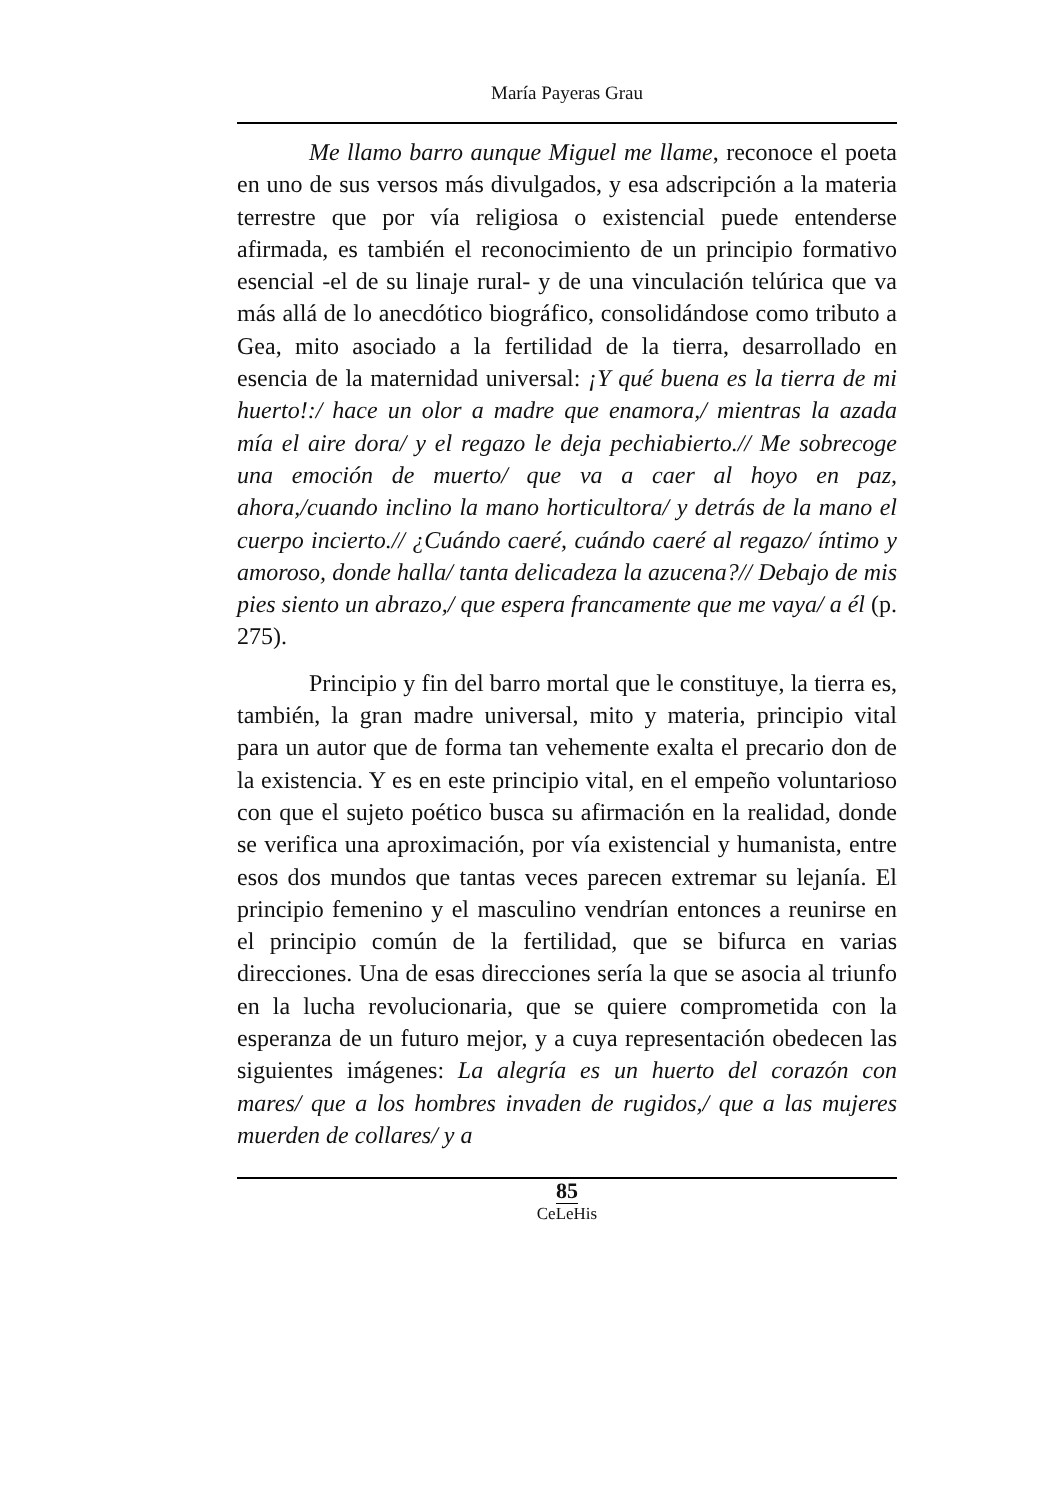María Payeras Grau
Me llamo barro aunque Miguel me llame, reconoce el poeta en uno de sus versos más divulgados, y esa adscripción a la materia terrestre que por vía religiosa o existencial puede entenderse afirmada, es también el reconocimiento de un principio formativo esencial -el de su linaje rural- y de una vinculación telúrica que va más allá de lo anecdótico biográfico, consolidándose como tributo a Gea, mito asociado a la fertilidad de la tierra, desarrollado en esencia de la maternidad universal: ¡Y qué buena es la tierra de mi huerto!:/ hace un olor a madre que enamora,/ mientras la azada mía el aire dora/ y el regazo le deja pechiabierto.// Me sobrecoge una emoción de muerto/ que va a caer al hoyo en paz, ahora,/cuando inclino la mano horticultora/ y detrás de la mano el cuerpo incierto.// ¿Cuándo caeré, cuándo caeré al regazo/ íntimo y amoroso, donde halla/ tanta delicadeza la azucena?// Debajo de mis pies siento un abrazo,/ que espera francamente que me vaya/ a él (p. 275).
Principio y fin del barro mortal que le constituye, la tierra es, también, la gran madre universal, mito y materia, principio vital para un autor que de forma tan vehemente exalta el precario don de la existencia. Y es en este principio vital, en el empeño voluntarioso con que el sujeto poético busca su afirmación en la realidad, donde se verifica una aproximación, por vía existencial y humanista, entre esos dos mundos que tantas veces parecen extremar su lejanía. El principio femenino y el masculino vendrían entonces a reunirse en el principio común de la fertilidad, que se bifurca en varias direcciones. Una de esas direcciones sería la que se asocia al triunfo en la lucha revolucionaria, que se quiere comprometida con la esperanza de un futuro mejor, y a cuya representación obedecen las siguientes imágenes: La alegría es un huerto del corazón con mares/ que a los hombres invaden de rugidos,/ que a las mujeres muerden de collares/ y a
85
CeLeHis